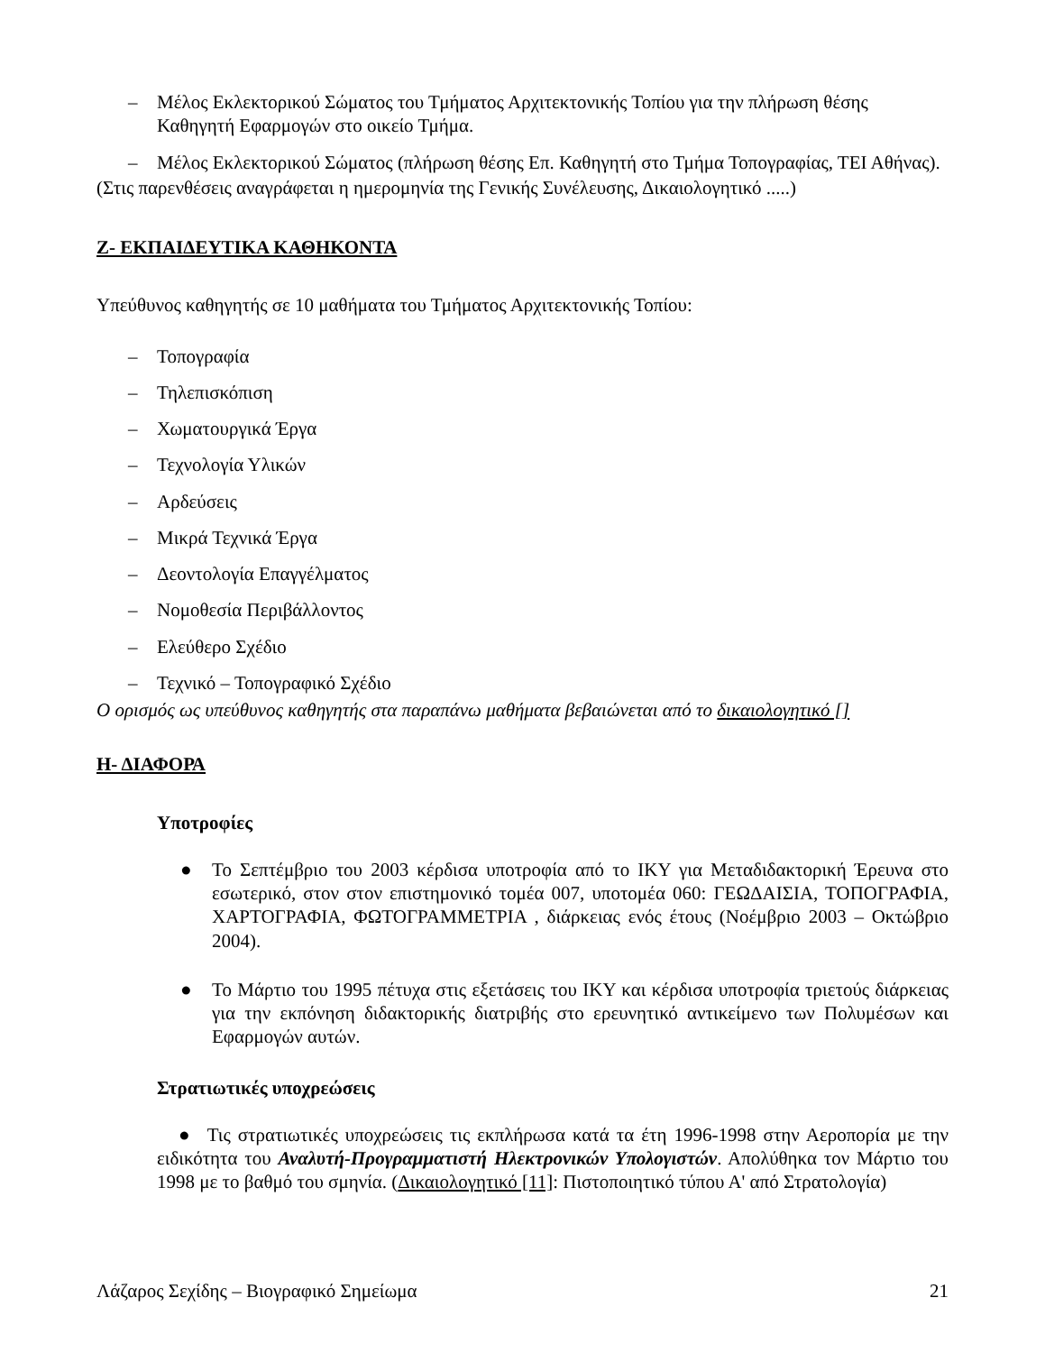– Μέλος Εκλεκτορικού Σώματος του Τμήματος Αρχιτεκτονικής Τοπίου για την πλήρωση θέσης Καθηγητή Εφαρμογών στο οικείο Τμήμα.
– Μέλος Εκλεκτορικού Σώματος (πλήρωση θέσης Επ. Καθηγητή στο Τμήμα Τοπογραφίας, ΤΕΙ Αθήνας).
(Στις παρενθέσεις αναγράφεται η ημερομηνία της Γενικής Συνέλευσης, Δικαιολογητικό .....)
Ζ- ΕΚΠΑΙΔΕΥΤΙΚΑ ΚΑΘΗΚΟΝΤΑ
Υπεύθυνος καθηγητής σε 10 μαθήματα του Τμήματος Αρχιτεκτονικής Τοπίου:
– Τοπογραφία
– Τηλεπισκόπιση
– Χωματουργικά Έργα
– Τεχνολογία Υλικών
– Αρδεύσεις
– Μικρά Τεχνικά Έργα
– Δεοντολογία Επαγγέλματος
– Νομοθεσία Περιβάλλοντος
– Ελεύθερο Σχέδιο
– Τεχνικό – Τοπογραφικό Σχέδιο
Ο ορισμός ως υπεύθυνος καθηγητής στα παραπάνω μαθήματα βεβαιώνεται από το δικαιολογητικό []
Η- ΔΙΑΦΟΡΑ
Υποτροφίες
● Το Σεπτέμβριο του 2003 κέρδισα υποτροφία από το ΙΚΥ για Μεταδιδακτορική Έρευνα στο εσωτερικό, στον στον επιστημονικό τομέα 007, υποτομέα 060: ΓΕΩΔΑΙΣΙΑ, ΤΟΠΟΓΡΑΦΙΑ, ΧΑΡΤΟΓΡΑΦΙΑ, ΦΩΤΟΓΡΑΜΜΕΤΡΙΑ , διάρκειας ενός έτους (Νοέμβριο 2003 – Οκτώβριο 2004).
● Το Μάρτιο του 1995 πέτυχα στις εξετάσεις του ΙΚΥ και κέρδισα υποτροφία τριετούς διάρκειας για την εκπόνηση διδακτορικής διατριβής στο ερευνητικό αντικείμενο των Πολυμέσων και Εφαρμογών αυτών.
Στρατιωτικές υποχρεώσεις
● Τις στρατιωτικές υποχρεώσεις τις εκπλήρωσα κατά τα έτη 1996-1998 στην Αεροπορία με την ειδικότητα του Αναλυτή-Προγραμματιστή Ηλεκτρονικών Υπολογιστών. Απολύθηκα τον Μάρτιο του 1998 με το βαθμό του σμηνία. (Δικαιολογητικό [11]: Πιστοποιητικό τύπου Α' από Στρατολογία)
Λάζαρος Σεχίδης – Βιογραφικό Σημείωμα 21